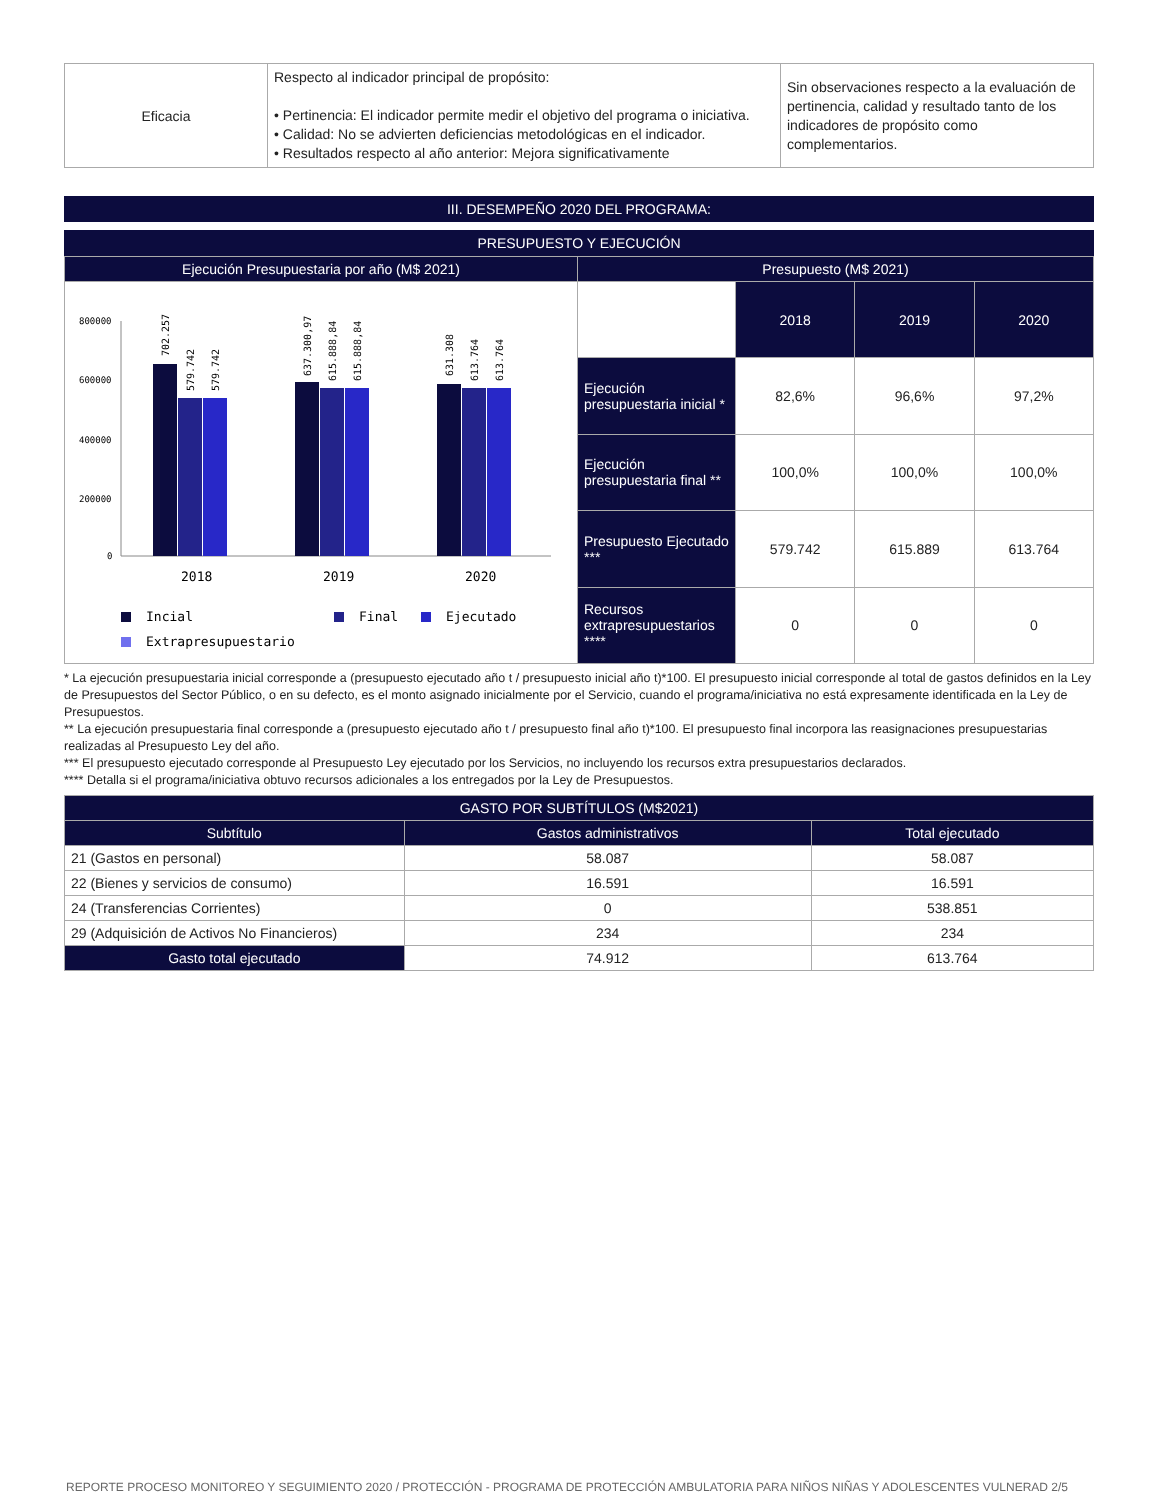| Eficacia | Respecto al indicador principal de propósito: • Pertinencia: El indicador permite medir el objetivo del programa o iniciativa. • Calidad: No se advierten deficiencias metodológicas en el indicador. • Resultados respecto al año anterior: Mejora significativamente | Sin observaciones respecto a la evaluación de pertinencia, calidad y resultado tanto de los indicadores de propósito como complementarios. |
III. DESEMPEÑO 2020 DEL PROGRAMA:
PRESUPUESTO Y EJECUCIÓN
| Ejecución Presupuestaria por año (M$ 2021) | Presupuesto (M$ 2021) | | | |
| --- | --- | --- | --- | --- |
| 800000 600000 400000 200000 0 702.257 579.742 579.742 637.300,97 615.888,84 615.888,84 631.308 613.764 613.764 2018 2019 2020 Incial Final Ejecutado Extrapresupuestario | | 2018 | 2019 | 2020 |
| | Ejecución presupuestaria inicial * | 82,6% | 96,6% | 97,2% |
| | Ejecución presupuestaria final ** | 100,0% | 100,0% | 100,0% |
| | Presupuesto Ejecutado *** | 579.742 | 615.889 | 613.764 |
| | Recursos extrapresupuestarios **** | 0 | 0 | 0 |
* La ejecución presupuestaria inicial corresponde a (presupuesto ejecutado año t / presupuesto inicial año t)*100. El presupuesto inicial corresponde al total de gastos definidos en la Ley de Presupuestos del Sector Público, o en su defecto, es el monto asignado inicialmente por el Servicio, cuando el programa/iniciativa no está expresamente identificada en la Ley de Presupuestos.
** La ejecución presupuestaria final corresponde a (presupuesto ejecutado año t / presupuesto final año t)*100. El presupuesto final incorpora las reasignaciones presupuestarias realizadas al Presupuesto Ley del año.
*** El presupuesto ejecutado corresponde al Presupuesto Ley ejecutado por los Servicios, no incluyendo los recursos extra presupuestarios declarados.
**** Detalla si el programa/iniciativa obtuvo recursos adicionales a los entregados por la Ley de Presupuestos.
| GASTO POR SUBTÍTULOS (M$2021) | | |
| --- | --- | --- |
| Subtítulo | Gastos administrativos | Total ejecutado |
| 21 (Gastos en personal) | 58.087 | 58.087 |
| 22 (Bienes y servicios de consumo) | 16.591 | 16.591 |
| 24 (Transferencias Corrientes) | 0 | 538.851 |
| 29 (Adquisición de Activos No Financieros) | 234 | 234 |
| Gasto total ejecutado | 74.912 | 613.764 |
REPORTE PROCESO MONITOREO Y SEGUIMIENTO 2020 / PROTECCIÓN - PROGRAMA DE PROTECCIÓN AMBULATORIA PARA NIÑOS NIÑAS Y ADOLESCENTES VULNERAD 2/5